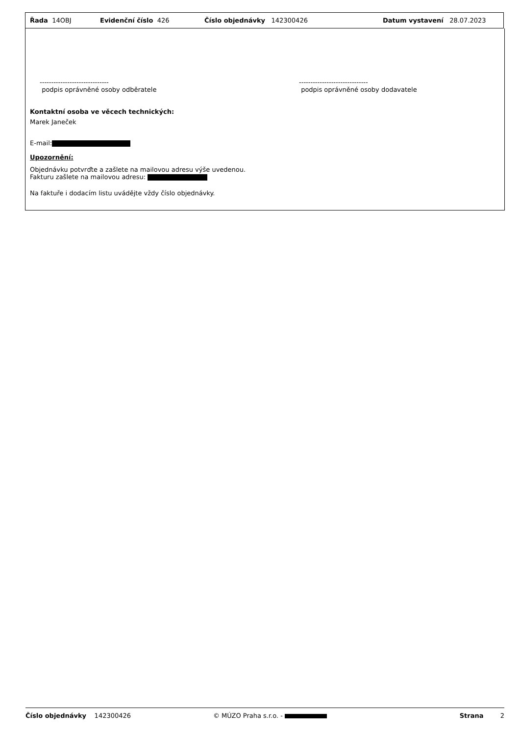Řada 14OBJ Evidenční číslo 426 Číslo objednávky 142300426 Datum vystavení 28.07.2023
------------------------------
podpis oprávněné osoby odběratele
------------------------------
podpis oprávněné osoby dodavatele
Kontaktní osoba ve věcech technických:
Marek Janeček
E-mail:
Upozornění:
Objednávku potvrďte a zašlete na mailovou adresu výše uvedenou.
Fakturu zašlete na mailovou adresu:
Na faktuře i dodacím listu uvádějte vždy číslo objednávky.
Číslo objednávky 142300426 © MÚZO Praha s.r.o. - Strana 2